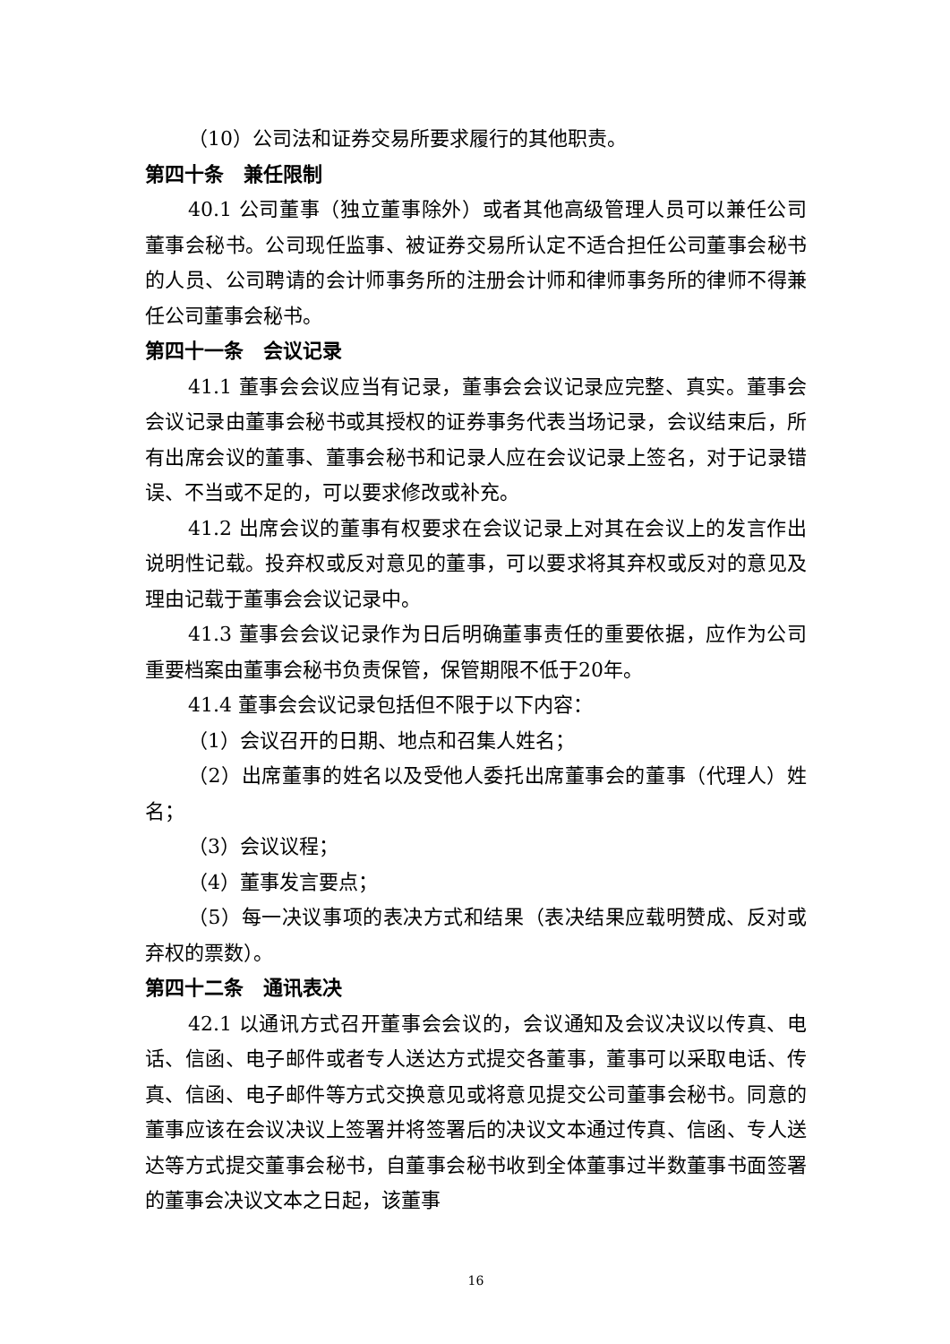（10）公司法和证券交易所要求履行的其他职责。
第四十条　兼任限制
40.1 公司董事（独立董事除外）或者其他高级管理人员可以兼任公司董事会秘书。公司现任监事、被证券交易所认定不适合担任公司董事会秘书的人员、公司聘请的会计师事务所的注册会计师和律师事务所的律师不得兼任公司董事会秘书。
第四十一条　会议记录
41.1 董事会会议应当有记录，董事会会议记录应完整、真实。董事会会议记录由董事会秘书或其授权的证券事务代表当场记录，会议结束后，所有出席会议的董事、董事会秘书和记录人应在会议记录上签名，对于记录错误、不当或不足的，可以要求修改或补充。
41.2 出席会议的董事有权要求在会议记录上对其在会议上的发言作出说明性记载。投弃权或反对意见的董事，可以要求将其弃权或反对的意见及理由记载于董事会会议记录中。
41.3 董事会会议记录作为日后明确董事责任的重要依据，应作为公司重要档案由董事会秘书负责保管，保管期限不低于20年。
41.4 董事会会议记录包括但不限于以下内容：
（1）会议召开的日期、地点和召集人姓名；
（2）出席董事的姓名以及受他人委托出席董事会的董事（代理人）姓名；
（3）会议议程；
（4）董事发言要点；
（5）每一决议事项的表决方式和结果（表决结果应载明赞成、反对或弃权的票数）。
第四十二条　通讯表决
42.1 以通讯方式召开董事会会议的，会议通知及会议决议以传真、电话、信函、电子邮件或者专人送达方式提交各董事，董事可以采取电话、传真、信函、电子邮件等方式交换意见或将意见提交公司董事会秘书。同意的董事应该在会议决议上签署并将签署后的决议文本通过传真、信函、专人送达等方式提交董事会秘书，自董事会秘书收到全体董事过半数董事书面签署的董事会决议文本之日起，该董事
16